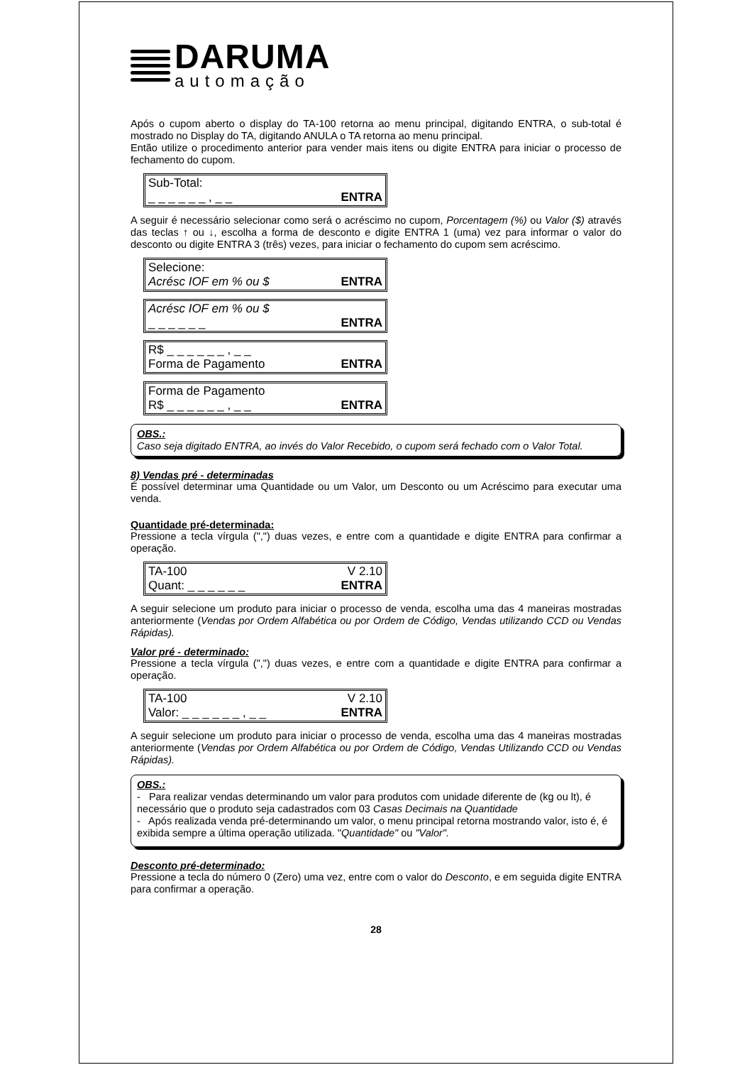DARUMA
automação
Após o cupom aberto o display do TA-100 retorna ao menu principal, digitando ENTRA, o sub-total é mostrado no Display do TA, digitando ANULA o TA retorna ao menu principal.
Então utilize o procedimento anterior para vender mais itens ou digite ENTRA para iniciar o processo de fechamento do cupom.
Sub-Total:
_ _ _ _ _ _ , _ _ ENTRA
A seguir é necessário selecionar como será o acréscimo no cupom, Porcentagem (%) ou Valor ($) através das teclas ↑ ou ↓, escolha a forma de desconto e digite ENTRA 1 (uma) vez para informar o valor do desconto ou digite ENTRA 3 (três) vezes, para iniciar o fechamento do cupom sem acréscimo.
Selecione:
Acrésc IOF em % ou $ ENTRA
Acrésc IOF em % ou $
_ _ _ _ _ _ ENTRA
R$ _ _ _ _ _ _ , _ _
Forma de Pagamento ENTRA
Forma de Pagamento
R$ _ _ _ _ _ _ , _ _ ENTRA
OBS.:
Caso seja digitado ENTRA, ao invés do Valor Recebido, o cupom será fechado com o Valor Total.
8) Vendas pré - determinadas
É possível determinar uma Quantidade ou um Valor, um Desconto ou um Acréscimo para executar uma venda.
Quantidade pré-determinada:
Pressione a tecla vírgula (",") duas vezes, e entre com a quantidade e digite ENTRA para confirmar a operação.
TA-100 V 2.10
Quant: _ _ _ _ _ _ ENTRA
A seguir selecione um produto para iniciar o processo de venda, escolha uma das 4 maneiras mostradas anteriormente (Vendas por Ordem Alfabética ou por Ordem de Código, Vendas utilizando CCD ou Vendas Rápidas).
Valor pré - determinado:
Pressione a tecla vírgula (",") duas vezes, e entre com a quantidade e digite ENTRA para confirmar a operação.
TA-100 V 2.10
Valor: _ _ _ _ _ _ , _ _ ENTRA
A seguir selecione um produto para iniciar o processo de venda, escolha uma das 4 maneiras mostradas anteriormente (Vendas por Ordem Alfabética ou por Ordem de Código, Vendas Utilizando CCD ou Vendas Rápidas).
OBS.:
- Para realizar vendas determinando um valor para produtos com unidade diferente de (kg ou lt), é necessário que o produto seja cadastrados com 03 Casas Decimais na Quantidade
- Após realizada venda pré-determinando um valor, o menu principal retorna mostrando valor, isto é, é exibida sempre a última operação utilizada. "Quantidade" ou "Valor".
Desconto pré-determinado:
Pressione a tecla do número 0 (Zero) uma vez, entre com o valor do Desconto, e em seguida digite ENTRA para confirmar a operação.
28